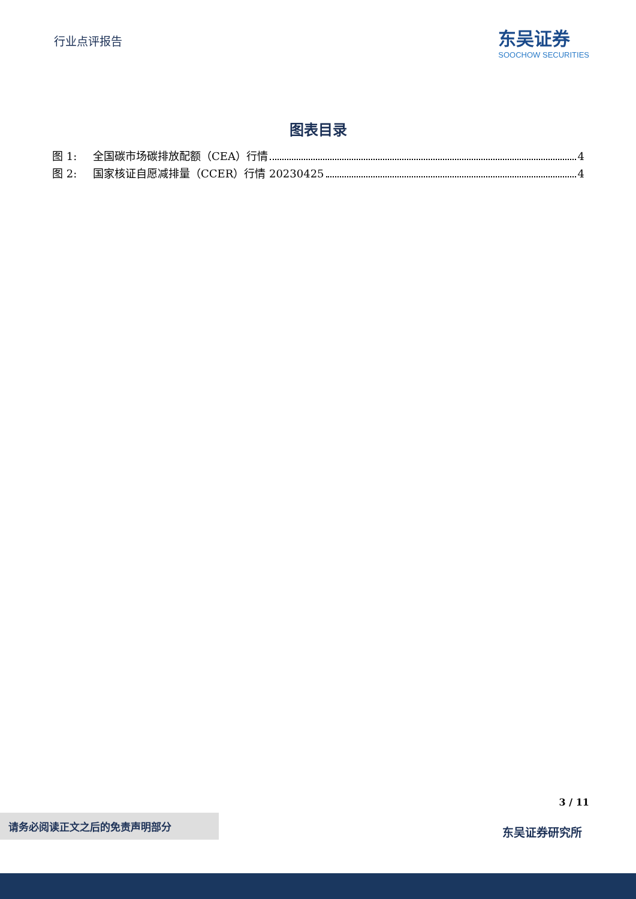行业点评报告
东吴证券
SOOCHOW SECURITIES
图表目录
图 1: 全国碳市场碳排放配额（CEA）行情 4
图 2: 国家核证自愿减排量（CCER）行情 20230425 4
3 / 11
请务必阅读正文之后的免责声明部分
东吴证券研究所